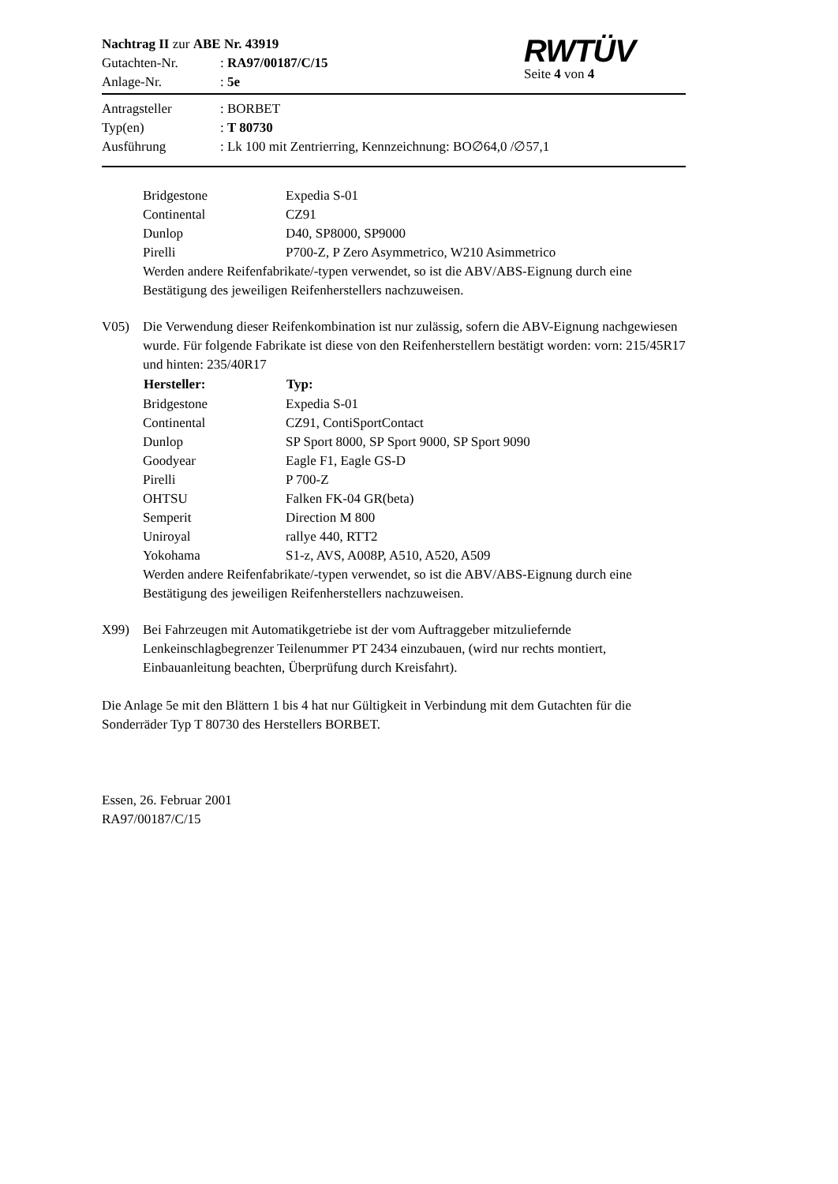| Nachtrag II zur ABE Nr. 43919 | |
| Gutachten-Nr. | : RA97/00187/C/15 |
| Anlage-Nr. | : 5e |
RWTÜV
Seite 4 von 4
| Antragsteller | : BORBET |
| Typ(en) | : T 80730 |
| Ausführung | : Lk 100 mit Zentrierring, Kennzeichnung: BO∅64,0 /∅57,1 |
| Bridgestone | Expedia S-01 |
| Continental | CZ91 |
| Dunlop | D40, SP8000, SP9000 |
| Pirelli | P700-Z, P Zero Asymmetrico, W210 Asimmetrico |
Werden andere Reifenfabrikate/-typen verwendet, so ist die ABV/ABS-Eignung durch eine Bestätigung des jeweiligen Reifenherstellers nachzuweisen.
V05)
Die Verwendung dieser Reifenkombination ist nur zulässig, sofern die ABV-Eignung nachgewiesen wurde. Für folgende Fabrikate ist diese von den Reifenherstellern bestätigt worden: vorn: 215/45R17 und hinten: 235/40R17
| Hersteller: | Typ: |
| --- | --- |
| Bridgestone | Expedia S-01 |
| Continental | CZ91, ContiSportContact |
| Dunlop | SP Sport 8000, SP Sport 9000, SP Sport 9090 |
| Goodyear | Eagle F1, Eagle GS-D |
| Pirelli | P 700-Z |
| OHTSU | Falken FK-04 GR(beta) |
| Semperit | Direction M 800 |
| Uniroyal | rallye 440, RTT2 |
| Yokohama | S1-z, AVS, A008P, A510, A520, A509 |
Werden andere Reifenfabrikate/-typen verwendet, so ist die ABV/ABS-Eignung durch eine Bestätigung des jeweiligen Reifenherstellers nachzuweisen.
X99)
Bei Fahrzeugen mit Automatikgetriebe ist der vom Auftraggeber mitzuliefernde Lenkeinschlagbegrenzer Teilenummer PT 2434 einzubauen, (wird nur rechts montiert, Einbauanleitung beachten, Überprüfung durch Kreisfahrt).
Die Anlage 5e mit den Blättern 1 bis 4 hat nur Gültigkeit in Verbindung mit dem Gutachten für die Sonderräder Typ T 80730 des Herstellers BORBET.
Essen, 26. Februar 2001
RA97/00187/C/15